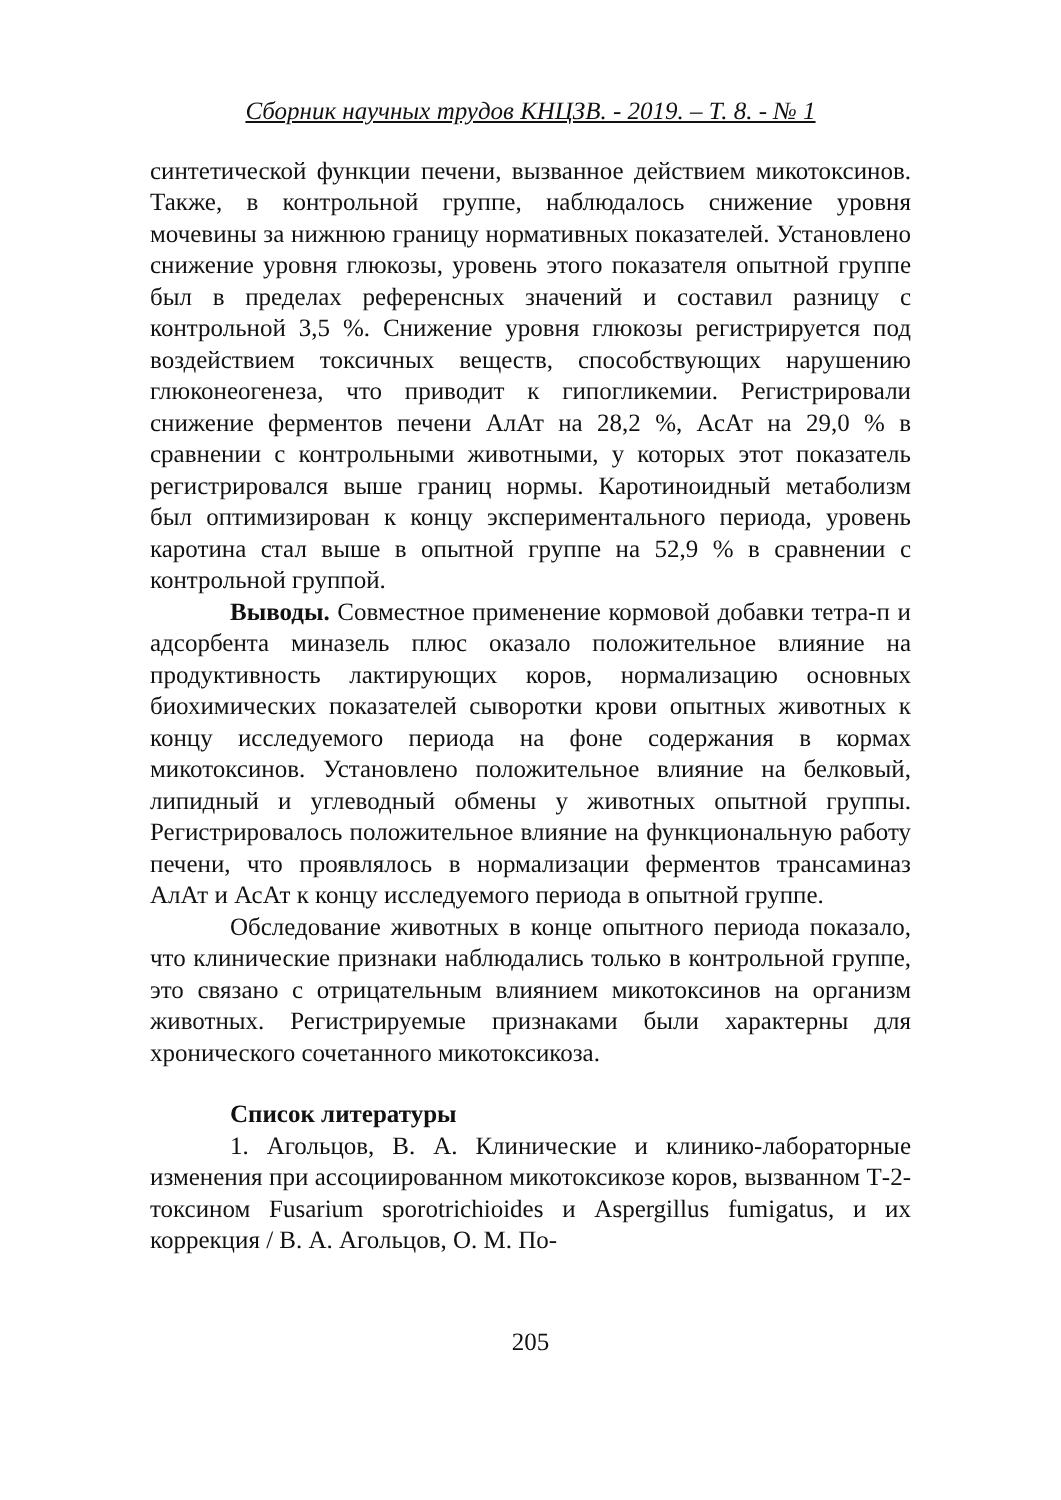Сборник научных трудов КНЦЗВ. - 2019. – Т. 8. - № 1
синтетической функции печени, вызванное действием микотоксинов. Также, в контрольной группе, наблюдалось снижение уровня мочевины за нижнюю границу нормативных показателей. Установлено снижение уровня глюкозы, уровень этого показателя опытной группе был в пределах референсных значений и составил разницу с контрольной 3,5 %. Снижение уровня глюкозы регистрируется под воздействием токсичных веществ, способствующих нарушению глюконеогенеза, что приводит к гипогликемии. Регистрировали снижение ферментов печени АлАт на 28,2 %, АсАт на 29,0 % в сравнении с контрольными животными, у которых этот показатель регистрировался выше границ нормы. Каротиноидный метаболизм был оптимизирован к концу экспериментального периода, уровень каротина стал выше в опытной группе на 52,9 % в сравнении с контрольной группой.
Выводы. Совместное применение кормовой добавки тетра-п и адсорбента миназель плюс оказало положительное влияние на продуктивность лактирующих коров, нормализацию основных биохимических показателей сыворотки крови опытных животных к концу исследуемого периода на фоне содержания в кормах микотоксинов. Установлено положительное влияние на белковый, липидный и углеводный обмены у животных опытной группы. Регистрировалось положительное влияние на функциональную работу печени, что проявлялось в нормализации ферментов трансаминаз АлАт и АсАт к концу исследуемого периода в опытной группе.
Обследование животных в конце опытного периода показало, что клинические признаки наблюдались только в контрольной группе, это связано с отрицательным влиянием микотоксинов на организм животных. Регистрируемые признаками были характерны для хронического сочетанного микотоксикоза.
Список литературы
1. Агольцов, В. А. Клинические и клинико-лабораторные изменения при ассоциированном микотоксикозе коров, вызванном Т-2-токсином Fusarium sporotrichioides и Aspergillus fumigatus, и их коррекция / В. А. Агольцов, О. М. По-
205